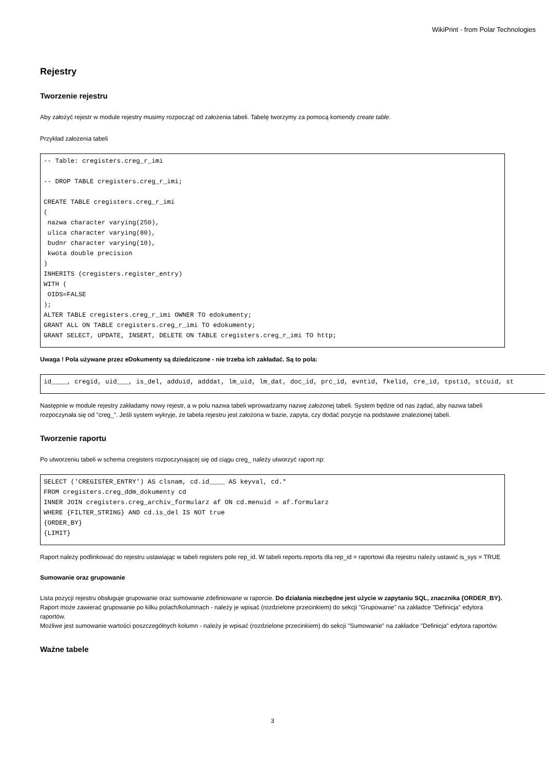WikiPrint - from Polar Technologies
Rejestry
Tworzenie rejestru
Aby założyć rejestr w module rejestry musimy rozpocząć od założenia tabeli. Tabelę tworzymy za pomocą komendy create table.
Przykład założenia tabeli
-- Table: cregisters.creg_r_imi

-- DROP TABLE cregisters.creg_r_imi;

CREATE TABLE cregisters.creg_r_imi
(
 nazwa character varying(250),
 ulica character varying(80),
 budnr character varying(10),
 kwota double precision
)
INHERITS (cregisters.register_entry)
WITH (
 OIDS=FALSE
);
ALTER TABLE cregisters.creg_r_imi OWNER TO edokumenty;
GRANT ALL ON TABLE cregisters.creg_r_imi TO edokumenty;
GRANT SELECT, UPDATE, INSERT, DELETE ON TABLE cregisters.creg_r_imi TO http;
Uwaga ! Pola używane przez eDokumenty są dziedziczone - nie trzeba ich zakładać. Są to pola:
id____, cregid, uid___, is_del, adduid, adddat, lm_uid, lm_dat, doc_id, prc_id, evntid, fkelid, cre_id, tpstid, stcuid, st
Następnie w module rejestry zakładamy nowy rejestr, a w polu nazwa tabeli wprowadzamy nazwę założonej tabeli. System będzie od nas żądać, aby nazwa tabeli rozpoczynała się od "creg_". Jeśli system wykryje, że tabela rejestru jest założona w bazie, zapyta, czy dodać pozycje na podstawie znalezionej tabeli.
Tworzenie raportu
Po utworzeniu tabeli w schema cregisters rozpoczynającej się od ciągu creg_ należy utworzyć raport np:
SELECT ('CREGISTER_ENTRY') AS clsnam, cd.id____ AS keyval, cd.*
FROM cregisters.creg_ddm_dokumenty cd
INNER JOIN cregisters.creg_archiv_formularz af ON cd.menuid = af.formularz
WHERE {FILTER_STRING} AND cd.is_del IS NOT true
{ORDER_BY}
{LIMIT}
Raport należy podlinkować do rejestru ustawiając w tabeli registers pole rep_id. W tabeli reports.reports dla rep_id = raportowi dla rejestru należy ustawić is_sys = TRUE
Sumowanie oraz grupowanie
Lista pozycji rejestru obsługuje grupowanie oraz sumowanie zdefiniowane w raporcie. Do działania niezbędne jest użycie w zapytaniu SQL, znacznika {ORDER_BY}.
Raport może zawierać grupowanie po kilku polach/kolumnach - należy je wpisać (rozdzielone przecinkiem) do sekcji "Grupowanie" na zakładce "Definicja" edytora raportów.
Możliwe jest sumowanie wartości poszczególnych kolumn - należy je wpisać (rozdzielone przecinkiem) do sekcji "Sumowanie" na zakładce "Definicja" edytora raportów.
Ważne tabele
3